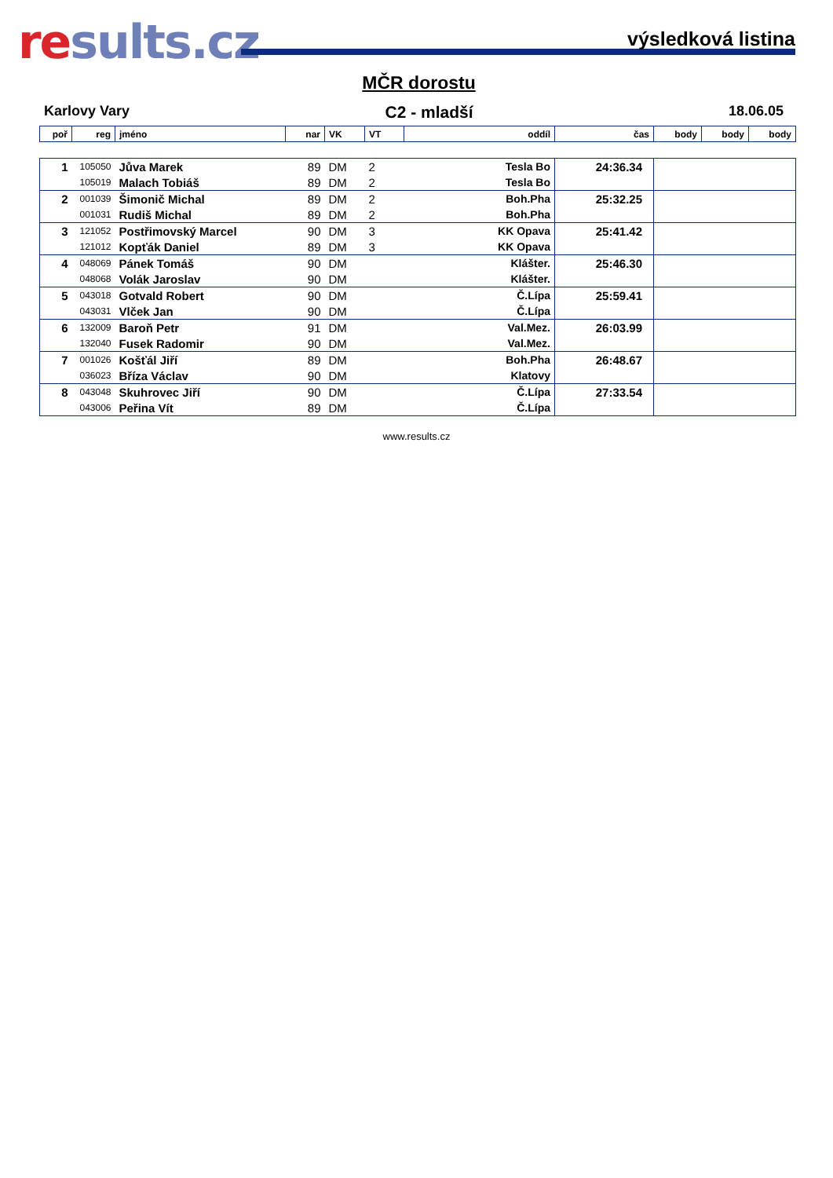results.cz výsledková listina
MČR dorostu
Karlovy Vary C2 - mladší 18.06.05
| poř | reg | jméno | nar | VK | VT | oddíl | čas | body | body | body |
| --- | --- | --- | --- | --- | --- | --- | --- | --- | --- | --- |
| 1 | 105050 | Jůva Marek | 89 | DM | 2 | Tesla Bo | 24:36.34 | |
| | 105019 | Malach Tobiáš | 89 | DM | 2 | Tesla Bo | | |
| 2 | 001039 | Šimonič Michal | 89 | DM | 2 | Boh.Pha | 25:32.25 | |
| | 001031 | Rudiš Michal | 89 | DM | 2 | Boh.Pha | | |
| 3 | 121052 | Postřimovský Marcel | 90 | DM | 3 | KK Opava | 25:41.42 | |
| | 121012 | Kopťák Daniel | 89 | DM | 3 | KK Opava | | |
| 4 | 048069 | Pánek Tomáš | 90 | DM | | Klášter. | 25:46.30 | |
| | 048068 | Volák Jaroslav | 90 | DM | | Klášter. | | |
| 5 | 043018 | Gotvald Robert | 90 | DM | | Č.Lípa | 25:59.41 | |
| | 043031 | Vlček Jan | 90 | DM | | Č.Lípa | | |
| 6 | 132009 | Baroň Petr | 91 | DM | | Val.Mez. | 26:03.99 | |
| | 132040 | Fusek Radomir | 90 | DM | | Val.Mez. | | |
| 7 | 001026 | Košťál Jiří | 89 | DM | | Boh.Pha | 26:48.67 | |
| | 036023 | Bříza Václav | 90 | DM | | Klatovy | | |
| 8 | 043048 | Skuhrovec Jiří | 90 | DM | | Č.Lípa | 27:33.54 | |
| | 043006 | Peřina Vít | 89 | DM | | Č.Lípa | | |
www.results.cz